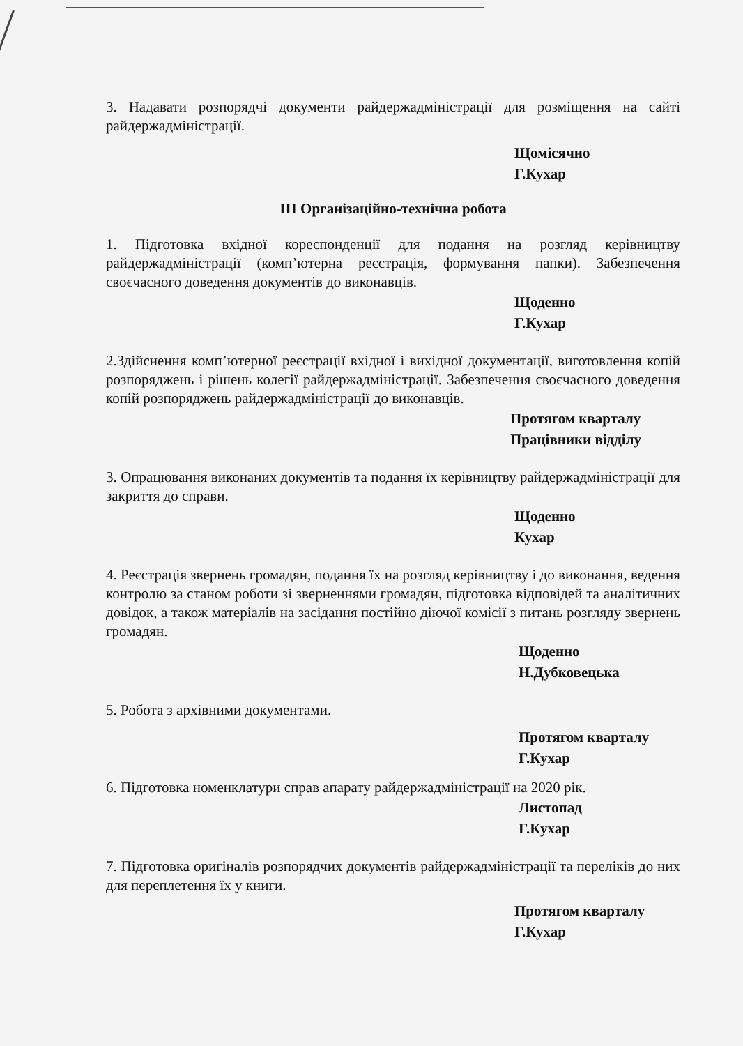3. Надавати розпорядчі документи райдержадміністрації для розміщення на сайті райдержадміністрації.
Щомісячно
Г.Кухар
III Організаційно-технічна робота
1. Підготовка вхідної кореспонденції для подання на розгляд керівництву райдержадміністрації (комп’ютерна реєстрація, формування папки). Забезпечення своєчасного доведення документів до виконавців.
Щоденно
Г.Кухар
2.Здійснення комп’ютерної реєстрації вхідної і вихідної документації, виготовлення копій розпоряджень і рішень колегії райдержадміністрації. Забезпечення своєчасного доведення копій розпоряджень райдержадміністрації до виконавців.
Протягом кварталу
Працівники відділу
3. Опрацювання виконаних документів та подання їх керівництву райдерж­адміністрації для закриття до справи.
Щоденно
Кухар
4. Реєстрація звернень громадян, подання їх на розгляд керівництву і до виконання, ведення контролю за станом роботи зі зверненнями громадян, підготовка відповідей та аналітичних довідок, а також матеріалів на засідання постійно діючої комісії з питань розгляду звернень громадян.
Щоденно
Н.Дубковецька
5. Робота з архівними документами.
Протягом кварталу
Г.Кухар
6. Підготовка номенклатури справ апарату райдержадміністрації на 2020 рік.
Листопад
Г.Кухар
7. Підготовка оригіналів розпорядчих документів райдержадміністрації та переліків до них для переплетення їх у книги.
Протягом кварталу
Г.Кухар